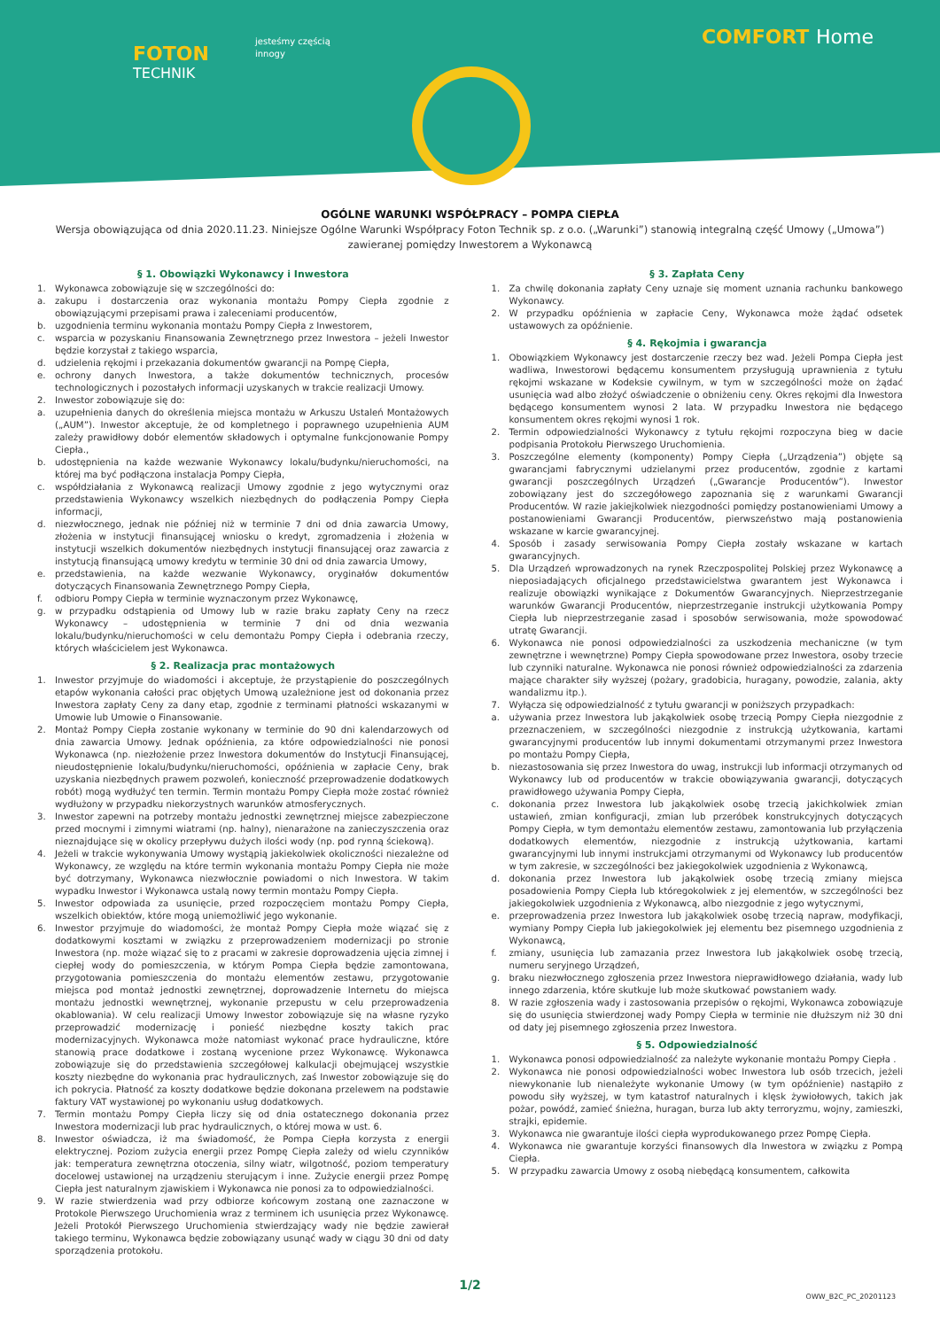FOTON
TECHNIK
jesteśmy częścią
innogy
COMFORT Home
OGÓLNE WARUNKI WSPÓŁPRACY – POMPA CIEPŁA
Wersja obowiązująca od dnia 2020.11.23. Niniejsze Ogólne Warunki Współpracy Foton Technik sp. z o.o. („Warunki”) stanowią integralną część Umowy („Umowa”) zawieranej pomiędzy Inwestorem a Wykonawcą
§ 1. Obowiązki Wykonawcy i Inwestora
1. Wykonawca zobowiązuje się w szczególności do:
a. zakupu i dostarczenia oraz wykonania montażu Pompy Ciepła zgodnie z obowiązującymi przepisami prawa i zaleceniami producentów,
b. uzgodnienia terminu wykonania montażu Pompy Ciepła z Inwestorem,
c. wsparcia w pozyskaniu Finansowania Zewnętrznego przez Inwestora – jeżeli Inwestor będzie korzystał z takiego wsparcia,
d. udzielenia rękojmi i przekazania dokumentów gwarancji na Pompę Ciepła,
e. ochrony danych Inwestora, a także dokumentów technicznych, procesów technologicznych i pozostałych informacji uzyskanych w trakcie realizacji Umowy.
2. Inwestor zobowiązuje się do:
a. uzupełnienia danych do określenia miejsca montażu w Arkuszu Ustaleń Montażowych („AUM”). Inwestor akceptuje, że od kompletnego i poprawnego uzupełnienia AUM zależy prawidłowy dobór elementów składowych i optymalne funkcjonowanie Pompy Ciepła.,
b. udostępnienia na każde wezwanie Wykonawcy lokalu/budynku/nieruchomości, na której ma być podłączona instalacja Pompy Ciepła,
c. współdziałania z Wykonawcą realizacji Umowy zgodnie z jego wytycznymi oraz przedstawienia Wykonawcy wszelkich niezbędnych do podłączenia Pompy Ciepła informacji,
d. niezwłocznego, jednak nie później niż w terminie 7 dni od dnia zawarcia Umowy, złożenia w instytucji finansującej wniosku o kredyt, zgromadzenia i złożenia w instytucji wszelkich dokumentów niezbędnych instytucji finansującej oraz zawarcia z instytucją finansującą umowy kredytu w terminie 30 dni od dnia zawarcia Umowy,
e. przedstawienia, na każde wezwanie Wykonawcy, oryginałów dokumentów dotyczących Finansowania Zewnętrznego Pompy Ciepła,
f. odbioru Pompy Ciepła w terminie wyznaczonym przez Wykonawcę,
g. w przypadku odstąpienia od Umowy lub w razie braku zapłaty Ceny na rzecz Wykonawcy – udostępnienia w terminie 7 dni od dnia wezwania lokalu/budynku/nieruchomości w celu demontażu Pompy Ciepła i odebrania rzeczy, których właścicielem jest Wykonawca.
§ 2. Realizacja prac montażowych
1. Inwestor przyjmuje do wiadomości i akceptuje, że przystąpienie do poszczególnych etapów wykonania całości prac objętych Umową uzależnione jest od dokonania przez Inwestora zapłaty Ceny za dany etap, zgodnie z terminami płatności wskazanymi w Umowie lub Umowie o Finansowanie.
2. Montaż Pompy Ciepła zostanie wykonany w terminie do 90 dni kalendarzowych od dnia zawarcia Umowy. Jednak opóźnienia, za które odpowiedzialności nie ponosi Wykonawca (np. niezłożenie przez Inwestora dokumentów do Instytucji Finansującej, nieudostępnienie lokalu/budynku/nieruchomości, opóźnienia w zapłacie Ceny, brak uzyskania niezbędnych prawem pozwoleń, konieczność przeprowadzenie dodatkowych robót) mogą wydłużyć ten termin. Termin montażu Pompy Ciepła może zostać również wydłużony w przypadku niekorzystnych warunków atmosferycznych.
3. Inwestor zapewni na potrzeby montażu jednostki zewnętrznej miejsce zabezpieczone przed mocnymi i zimnymi wiatrami (np. halny), nienarażone na zanieczyszczenia oraz nieznajdujące się w okolicy przepływu dużych ilości wody (np. pod rynną ściekową).
4. Jeżeli w trakcie wykonywania Umowy wystąpią jakiekolwiek okoliczności niezależne od Wykonawcy, ze względu na które termin wykonania montażu Pompy Ciepła nie może być dotrzymany, Wykonawca niezwłocznie powiadomi o nich Inwestora. W takim wypadku Inwestor i Wykonawca ustalą nowy termin montażu Pompy Ciepła.
5. Inwestor odpowiada za usunięcie, przed rozpoczęciem montażu Pompy Ciepła, wszelkich obiektów, które mogą uniemożliwić jego wykonanie.
6. Inwestor przyjmuje do wiadomości, że montaż Pompy Ciepła może wiązać się z dodatkowymi kosztami w związku z przeprowadzeniem modernizacji po stronie Inwestora (np. może wiązać się to z pracami w zakresie doprowadzenia ujęcia zimnej i ciepłej wody do pomieszczenia, w którym Pompa Ciepła będzie zamontowana, przygotowania pomieszczenia do montażu elementów zestawu, przygotowanie miejsca pod montaż jednostki zewnętrznej, doprowadzenie Internetu do miejsca montażu jednostki wewnętrznej, wykonanie przepustu w celu przeprowadzenia okablowania). W celu realizacji Umowy Inwestor zobowiązuje się na własne ryzyko przeprowadzić modernizację i ponieść niezbędne koszty takich prac modernizacyjnych. Wykonawca może natomiast wykonać prace hydrauliczne, które stanowią prace dodatkowe i zostaną wycenione przez Wykonawcę. Wykonawca zobowiązuje się do przedstawienia szczegółowej kalkulacji obejmującej wszystkie koszty niezbędne do wykonania prac hydraulicznych, zaś Inwestor zobowiązuje się do ich pokrycia. Płatność za koszty dodatkowe będzie dokonana przelewem na podstawie faktury VAT wystawionej po wykonaniu usług dodatkowych.
7. Termin montażu Pompy Ciepła liczy się od dnia ostatecznego dokonania przez Inwestora modernizacji lub prac hydraulicznych, o której mowa w ust. 6.
8. Inwestor oświadcza, iż ma świadomość, że Pompa Ciepła korzysta z energii elektrycznej. Poziom zużycia energii przez Pompę Ciepła zależy od wielu czynników jak: temperatura zewnętrzna otoczenia, silny wiatr, wilgotność, poziom temperatury docelowej ustawionej na urządzeniu sterującym i inne. Zużycie energii przez Pompę Ciepła jest naturalnym zjawiskiem i Wykonawca nie ponosi za to odpowiedzialności.
9. W razie stwierdzenia wad przy odbiorze końcowym zostaną one zaznaczone w Protokole Pierwszego Uruchomienia wraz z terminem ich usunięcia przez Wykonawcę. Jeżeli Protokół Pierwszego Uruchomienia stwierdzający wady nie będzie zawierał takiego terminu, Wykonawca będzie zobowiązany usunąć wady w ciągu 30 dni od daty sporządzenia protokołu.
§ 3. Zapłata Ceny
1. Za chwilę dokonania zapłaty Ceny uznaje się moment uznania rachunku bankowego Wykonawcy.
2. W przypadku opóźnienia w zapłacie Ceny, Wykonawca może żądać odsetek ustawowych za opóźnienie.
§ 4. Rękojmia i gwarancja
1. Obowiązkiem Wykonawcy jest dostarczenie rzeczy bez wad. Jeżeli Pompa Ciepła jest wadliwa, Inwestorowi będącemu konsumentem przysługują uprawnienia z tytułu rękojmi wskazane w Kodeksie cywilnym, w tym w szczególności może on żądać usunięcia wad albo złożyć oświadczenie o obniżeniu ceny. Okres rękojmi dla Inwestora będącego konsumentem wynosi 2 lata. W przypadku Inwestora nie będącego konsumentem okres rękojmi wynosi 1 rok.
2. Termin odpowiedzialności Wykonawcy z tytułu rękojmi rozpoczyna bieg w dacie podpisania Protokołu Pierwszego Uruchomienia.
3. Poszczególne elementy (komponenty) Pompy Ciepła („Urządzenia”) objęte są gwarancjami fabrycznymi udzielanymi przez producentów, zgodnie z kartami gwarancji poszczególnych Urządzeń („Gwarancje Producentów”). Inwestor zobowiązany jest do szczegółowego zapoznania się z warunkami Gwarancji Producentów. W razie jakiejkolwiek niezgodności pomiędzy postanowieniami Umowy a postanowieniami Gwarancji Producentów, pierwszeństwo mają postanowienia wskazane w karcie gwarancyjnej.
4. Sposób i zasady serwisowania Pompy Ciepła zostały wskazane w kartach gwarancyjnych.
5. Dla Urządzeń wprowadzonych na rynek Rzeczpospolitej Polskiej przez Wykonawcę a nieposiadających oficjalnego przedstawicielstwa gwarantem jest Wykonawca i realizuje obowiązki wynikające z Dokumentów Gwarancyjnych. Nieprzestrzeganie warunków Gwarancji Producentów, nieprzestrzeganie instrukcji użytkowania Pompy Ciepła lub nieprzestrzeganie zasad i sposobów serwisowania, może spowodować utratę Gwarancji.
6. Wykonawca nie ponosi odpowiedzialności za uszkodzenia mechaniczne (w tym zewnętrzne i wewnętrzne) Pompy Ciepła spowodowane przez Inwestora, osoby trzecie lub czynniki naturalne. Wykonawca nie ponosi również odpowiedzialności za zdarzenia mające charakter siły wyższej (pożary, gradobicia, huragany, powodzie, zalania, akty wandalizmu itp.).
7. Wyłącza się odpowiedzialność z tytułu gwarancji w poniższych przypadkach:
a. używania przez Inwestora lub jakąkolwiek osobę trzecią Pompy Ciepła niezgodnie z przeznaczeniem, w szczególności niezgodnie z instrukcją użytkowania, kartami gwarancyjnymi producentów lub innymi dokumentami otrzymanymi przez Inwestora po montażu Pompy Ciepła,
b. niezastosowania się przez Inwestora do uwag, instrukcji lub informacji otrzymanych od Wykonawcy lub od producentów w trakcie obowiązywania gwarancji, dotyczących prawidłowego używania Pompy Ciepła,
c. dokonania przez Inwestora lub jakąkolwiek osobę trzecią jakichkolwiek zmian ustawień, zmian konfiguracji, zmian lub przeróbek konstrukcyjnych dotyczących Pompy Ciepła, w tym demontażu elementów zestawu, zamontowania lub przyłączenia dodatkowych elementów, niezgodnie z instrukcją użytkowania, kartami gwarancyjnymi lub innymi instrukcjami otrzymanymi od Wykonawcy lub producentów w tym zakresie, w szczególności bez jakiegokolwiek uzgodnienia z Wykonawcą,
d. dokonania przez Inwestora lub jakąkolwiek osobę trzecią zmiany miejsca posadowienia Pompy Ciepła lub któregokolwiek z jej elementów, w szczególności bez jakiegokolwiek uzgodnienia z Wykonawcą, albo niezgodnie z jego wytycznymi,
e. przeprowadzenia przez Inwestora lub jakąkolwiek osobę trzecią napraw, modyfikacji, wymiany Pompy Ciepła lub jakiegokolwiek jej elementu bez pisemnego uzgodnienia z Wykonawcą,
f. zmiany, usunięcia lub zamazania przez Inwestora lub jakąkolwiek osobę trzecią, numeru seryjnego Urządzeń,
g. braku niezwłocznego zgłoszenia przez Inwestora nieprawidłowego działania, wady lub innego zdarzenia, które skutkuje lub może skutkować powstaniem wady.
8. W razie zgłoszenia wady i zastosowania przepisów o rękojmi, Wykonawca zobowiązuje się do usunięcia stwierdzonej wady Pompy Ciepła w terminie nie dłuższym niż 30 dni od daty jej pisemnego zgłoszenia przez Inwestora.
§ 5. Odpowiedzialność
1. Wykonawca ponosi odpowiedzialność za należyte wykonanie montażu Pompy Ciepła .
2. Wykonawca nie ponosi odpowiedzialności wobec Inwestora lub osób trzecich, jeżeli niewykonanie lub nienależyte wykonanie Umowy (w tym opóźnienie) nastąpiło z powodu siły wyższej, w tym katastrof naturalnych i klęsk żywiołowych, takich jak pożar, powódź, zamieć śnieżna, huragan, burza lub akty terroryzmu, wojny, zamieszki, strajki, epidemie.
3. Wykonawca nie gwarantuje ilości ciepła wyprodukowanego przez Pompę Ciepła.
4. Wykonawca nie gwarantuje korzyści finansowych dla Inwestora w związku z Pompą Ciepła.
5. W przypadku zawarcia Umowy z osobą niebędącą konsumentem, całkowita
1/2
OWW_B2C_PC_20201123